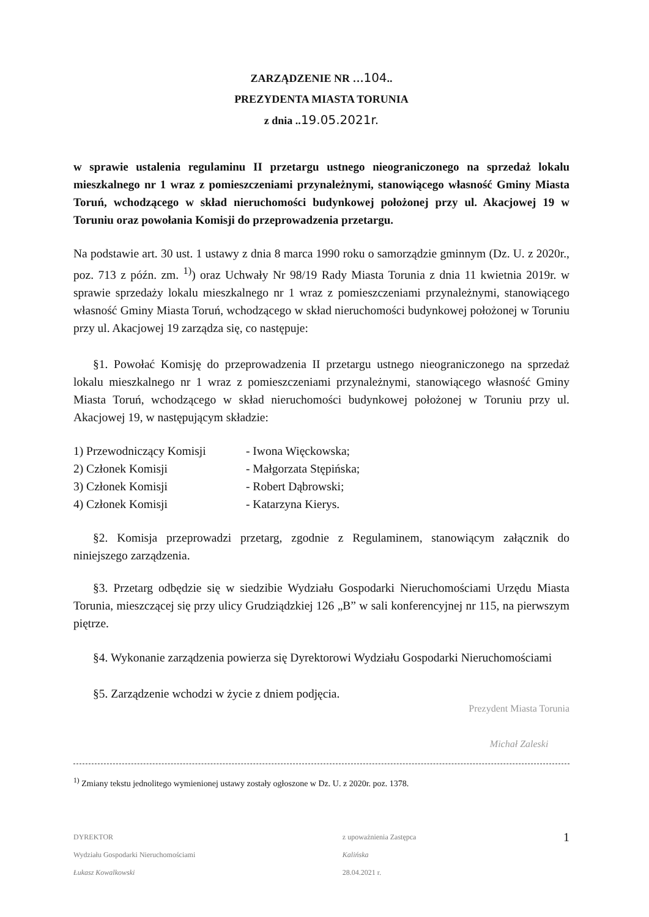ZARZĄDZENIE NR …104..
PREZYDENTA MIASTA TORUNIA
z dnia ..19.05.2021r.
w sprawie ustalenia regulaminu II przetargu ustnego nieograniczonego na sprzedaż lokalu mieszkalnego nr 1 wraz z pomieszczeniami przynależnymi, stanowiącego własność Gminy Miasta Toruń, wchodzącego w skład nieruchomości budynkowej położonej przy ul. Akacjowej 19 w Toruniu oraz powołania Komisji do przeprowadzenia przetargu.
Na podstawie art. 30 ust. 1 ustawy z dnia 8 marca 1990 roku o samorządzie gminnym (Dz. U. z 2020r., poz. 713 z późn. zm. <sup>1)</sup>) oraz Uchwały Nr 98/19 Rady Miasta Torunia z dnia 11 kwietnia 2019r. w sprawie sprzedaży lokalu mieszkalnego nr 1 wraz z pomieszczeniami przynależnymi, stanowiącego własność Gminy Miasta Toruń, wchodzącego w skład nieruchomości budynkowej położonej w Toruniu przy ul. Akacjowej 19 zarządza się, co następuje:
§1. Powołać Komisję do przeprowadzenia II przetargu ustnego nieograniczonego na sprzedaż lokalu mieszkalnego nr 1 wraz z pomieszczeniami przynależnymi, stanowiącego własność Gminy Miasta Toruń, wchodzącego w skład nieruchomości budynkowej położonej w Toruniu przy ul. Akacjowej 19, w następującym składzie:
| 1) Przewodniczący Komisji | - Iwona Więckowska; |
| 2) Członek Komisji | - Małgorzata Stępińska; |
| 3) Członek Komisji | - Robert Dąbrowski; |
| 4) Członek Komisji | - Katarzyna Kierys. |
§2. Komisja przeprowadzi przetarg, zgodnie z Regulaminem, stanowiącym załącznik do niniejszego zarządzenia.
§3. Przetarg odbędzie się w siedzibie Wydziału Gospodarki Nieruchomościami Urzędu Miasta Torunia, mieszczącej się przy ulicy Grudziądzkiej 126 „B” w sali konferencyjnej nr 115, na pierwszym piętrze.
§4. Wykonanie zarządzenia powierza się Dyrektorowi Wydziału Gospodarki Nieruchomościami
§5. Zarządzenie wchodzi w życie z dniem podjęcia.
Prezydent Miasta Torunia
Michał Zaleski
<sup>1)</sup> Zmiany tekstu jednolitego wymienionej ustawy zostały ogłoszone w Dz. U. z 2020r. poz. 1378.
DYREKTOR
Wydziału Gospodarki Nieruchomościami
Łukasz Kowalkowski
z upoważnienia Zastępca
Kalińska
28.04.2021 r.
1